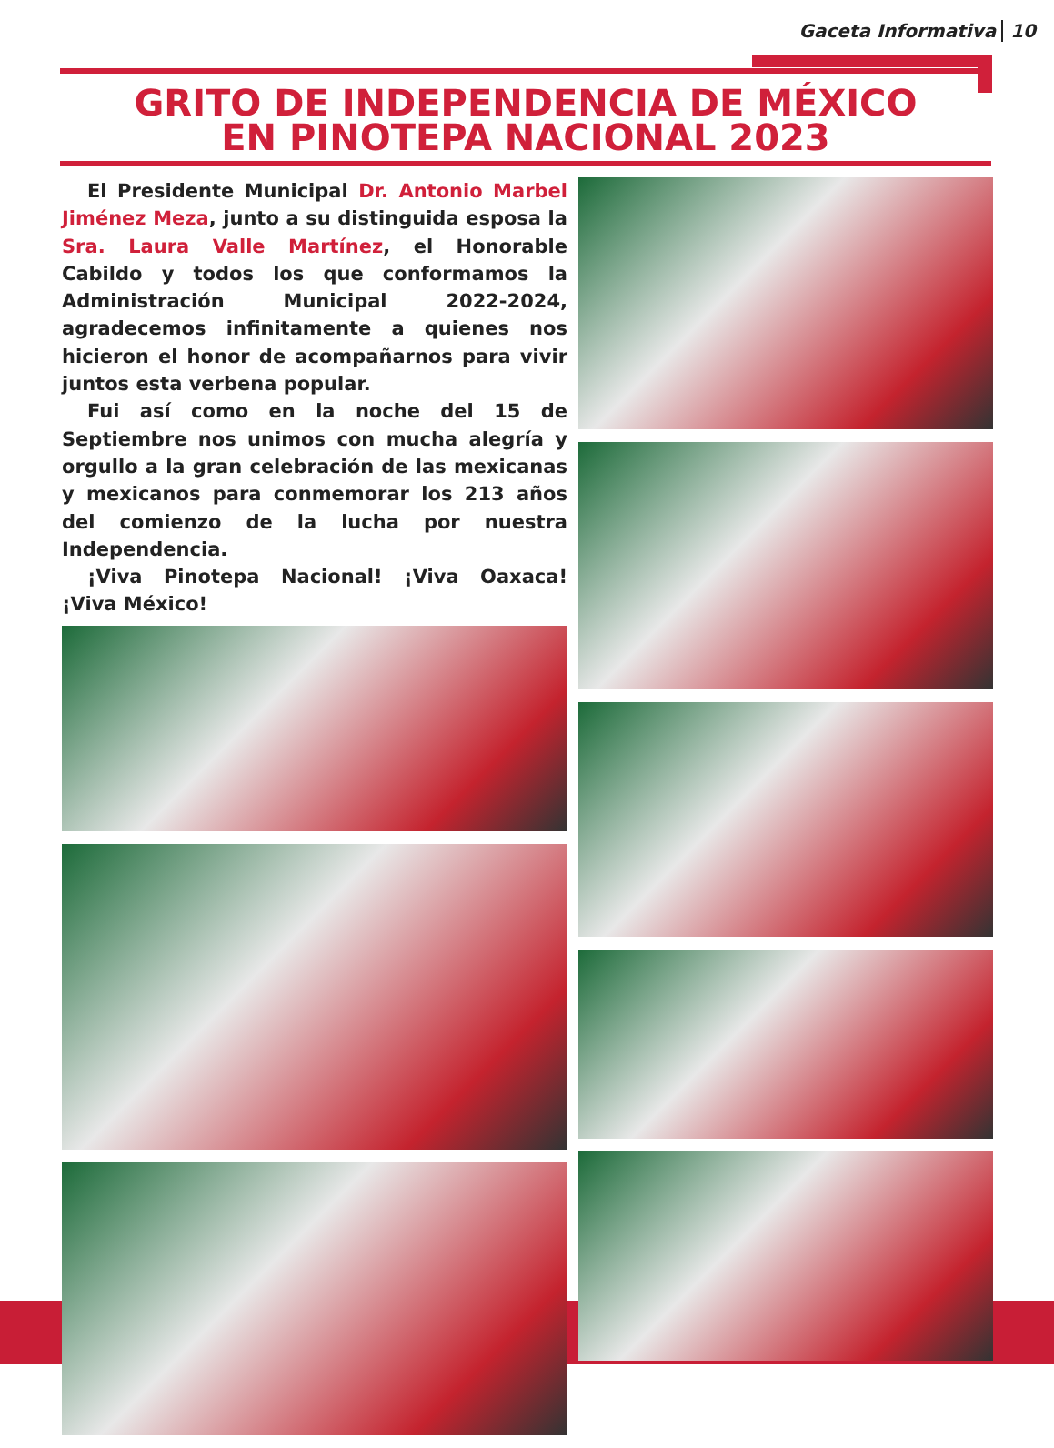Gaceta Informativa 10
GRITO DE INDEPENDENCIA DE MÉXICO
EN PINOTEPA NACIONAL 2023
El Presidente Municipal Dr. Antonio Marbel Jiménez Meza, junto a su distinguida esposa la Sra. Laura Valle Martínez, el Honorable Cabildo y todos los que conformamos la Administración Municipal 2022-2024, agradecemos infinitamente a quienes nos hicieron el honor de acompañarnos para vivir juntos esta verbena popular.
Fui así como en la noche del 15 de Septiembre nos unimos con mucha alegría y orgullo a la gran celebración de las mexicanas y mexicanos para conmemorar los 213 años del comienzo de la lucha por nuestra Independencia.
¡Viva Pinotepa Nacional! ¡Viva Oaxaca! ¡Viva México!